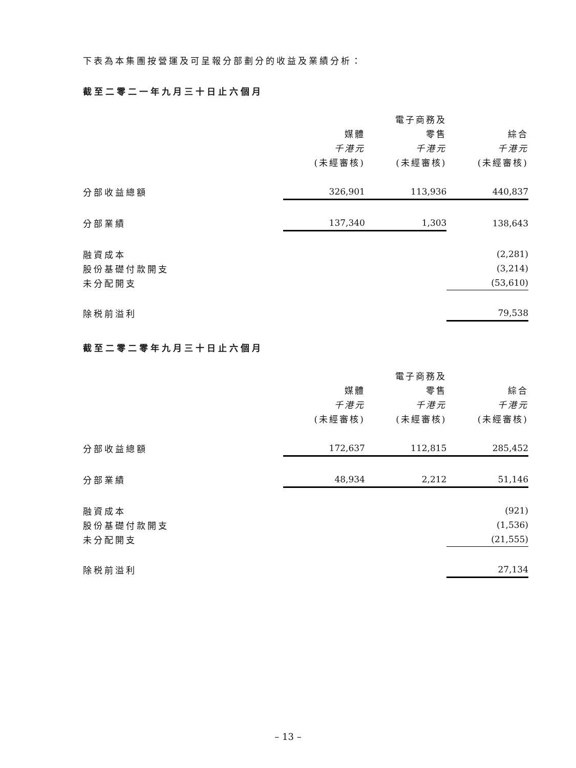下表為本集團按營運及可呈報分部劃分的收益及業績分析：
截至二零二一年九月三十日止六個月
| | | 電子商務及 | |
| --- | --- | --- | --- |
| | 媒體 | 零售 | 綜合 |
| | 千港元 | 千港元 | 千港元 |
| | (未經審核) | (未經審核) | (未經審核) |
| 分部收益總額 | 326,901 | 113,936 | 440,837 |
| 分部業績 | 137,340 | 1,303 | 138,643 |
| 融資成本 | | | (2,281) |
| 股份基礎付款開支 | | | (3,214) |
| 未分配開支 | | | (53,610) |
| 除税前溢利 | | | 79,538 |
截至二零二零年九月三十日止六個月
| | | 電子商務及 | |
| --- | --- | --- | --- |
| | 媒體 | 零售 | 綜合 |
| | 千港元 | 千港元 | 千港元 |
| | (未經審核) | (未經審核) | (未經審核) |
| 分部收益總額 | 172,637 | 112,815 | 285,452 |
| 分部業績 | 48,934 | 2,212 | 51,146 |
| 融資成本 | | | (921) |
| 股份基礎付款開支 | | | (1,536) |
| 未分配開支 | | | (21,555) |
| 除税前溢利 | | | 27,134 |
– 13 –